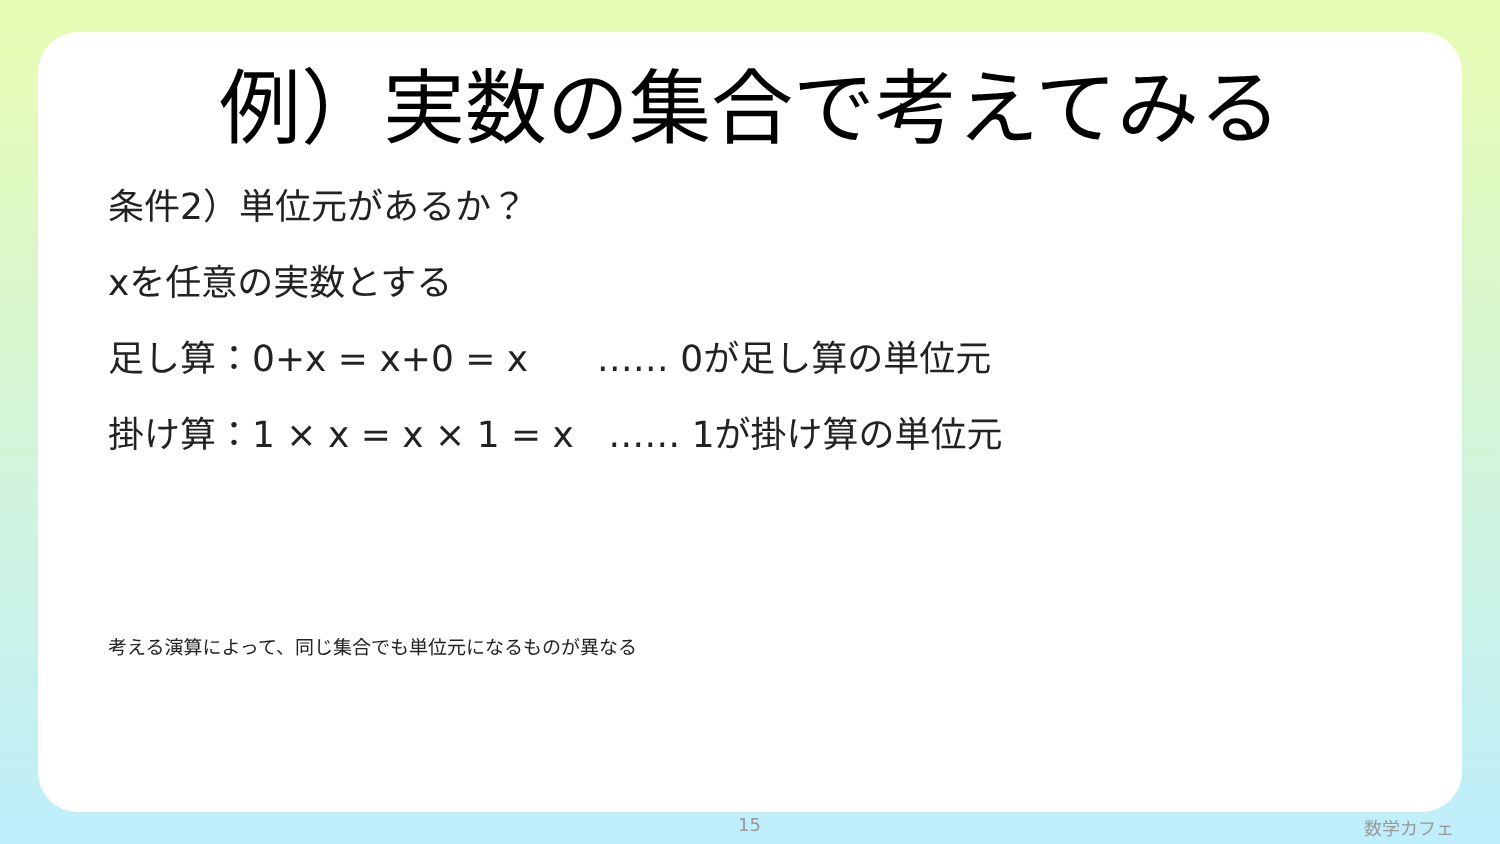例）実数の集合で考えてみる
条件2）単位元があるか？
xを任意の実数とする
足し算：0+x = x+0 = x …… 0が足し算の単位元
掛け算：1 × x = x × 1 = x …… 1が掛け算の単位元
考える演算によって、同じ集合でも単位元になるものが異なる
15 数学カフェ